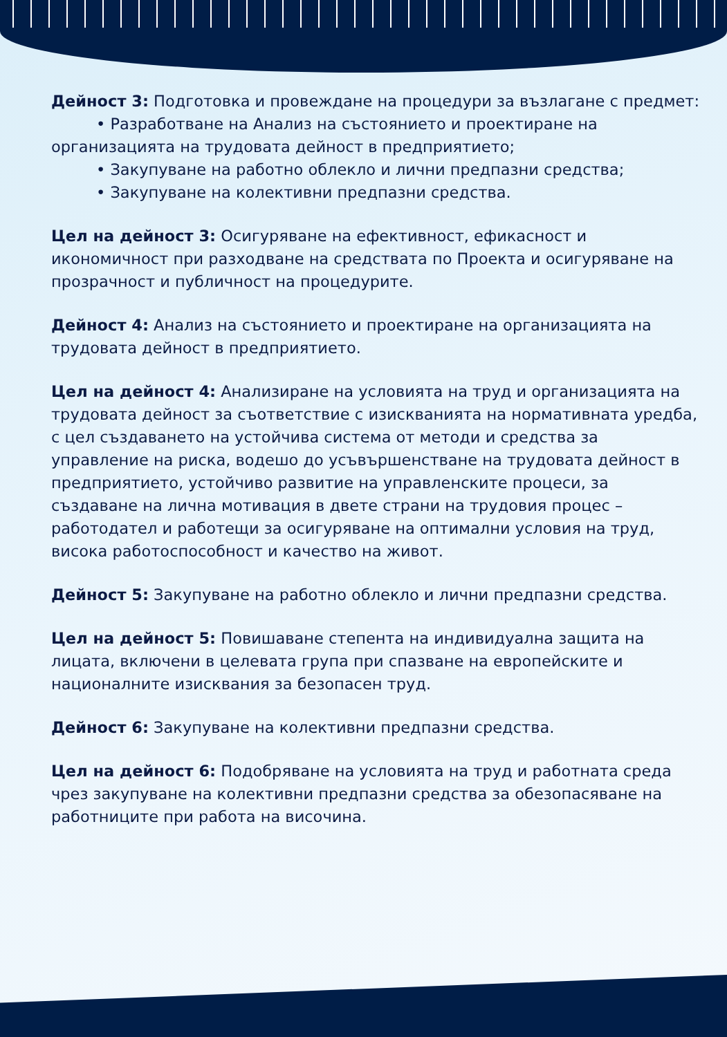Дейност 3: Подготовка и провеждане на процедури за възлагане с предмет:
• Разработване на Анализ на състоянието и проектиране на
организацията на трудовата дейност в предприятието;
• Закупуване на работно облекло и лични предпазни средства;
• Закупуване на колективни предпазни средства.
Цел на дейност 3: Осигуряване на ефективност, ефикасност и икономичност при разходване на средствата по Проекта и осигуряване на прозрачност и публичност на процедурите.
Дейност 4: Анализ на състоянието и проектиране на организацията на трудовата дейност в предприятието.
Цел на дейност 4: Анализиране на условията на труд и организацията на трудовата дейност за съответствие с изискванията на нормативната уредба, с цел създаването на устойчива система от методи и средства за управление на риска, водешо до усъвършенстване на трудовата дейност в предприятието, устойчиво развитие на управленските процеси, за създаване на лична мотивация в двете страни на трудовия процес – работодател и работещи за осигуряване на оптимални условия на труд, висока работоспособност и качество на живот.
Дейност 5: Закупуване на работно облекло и лични предпазни средства.
Цел на дейност 5: Повишаване степента на индивидуална защита на лицата, включени в целевата група при спазване на европейските и националните изисквания за безопасен труд.
Дейност 6: Закупуване на колективни предпазни средства.
Цел на дейност 6: Подобряване на условията на труд и работната среда чрез закупуване на колективни предпазни средства за обезопасяване на работниците при работа на височина.